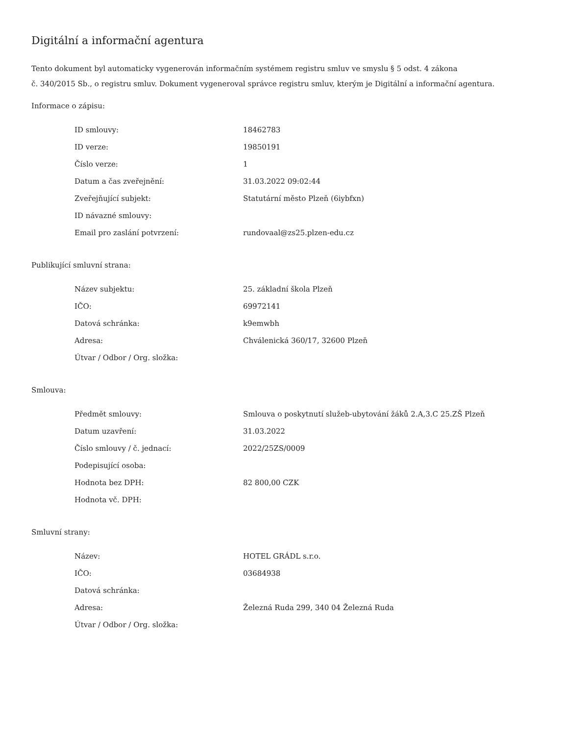Digitální a informační agentura
Tento dokument byl automaticky vygenerován informačním systémem registru smluv ve smyslu § 5 odst. 4 zákona
č. 340/2015 Sb., o registru smluv. Dokument vygeneroval správce registru smluv, kterým je Digitální a informační agentura.
Informace o zápisu:
| ID smlouvy: | 18462783 |
| ID verze: | 19850191 |
| Číslo verze: | 1 |
| Datum a čas zveřejnění: | 31.03.2022 09:02:44 |
| Zveřejňující subjekt: | Statutární město Plzeň (6iybfxn) |
| ID návazné smlouvy: | |
| Email pro zaslání potvrzení: | rundovaal@zs25.plzen-edu.cz |
Publikující smluvní strana:
| Název subjektu: | 25. základní škola Plzeň |
| IČO: | 69972141 |
| Datová schránka: | k9emwbh |
| Adresa: | Chválenická 360/17, 32600 Plzeň |
| Útvar / Odbor / Org. složka: | |
Smlouva:
| Předmět smlouvy: | Smlouva o poskytnutí služeb-ubytování žáků 2.A,3.C 25.ZŠ Plzeň |
| Datum uzavření: | 31.03.2022 |
| Číslo smlouvy / č. jednací: | 2022/25ZS/0009 |
| Podepisující osoba: | |
| Hodnota bez DPH: | 82 800,00 CZK |
| Hodnota vč. DPH: | |
Smluvní strany:
| Název: | HOTEL GRÁDL s.r.o. |
| IČO: | 03684938 |
| Datová schránka: | |
| Adresa: | Železná Ruda 299, 340 04 Železná Ruda |
| Útvar / Odbor / Org. složka: | |